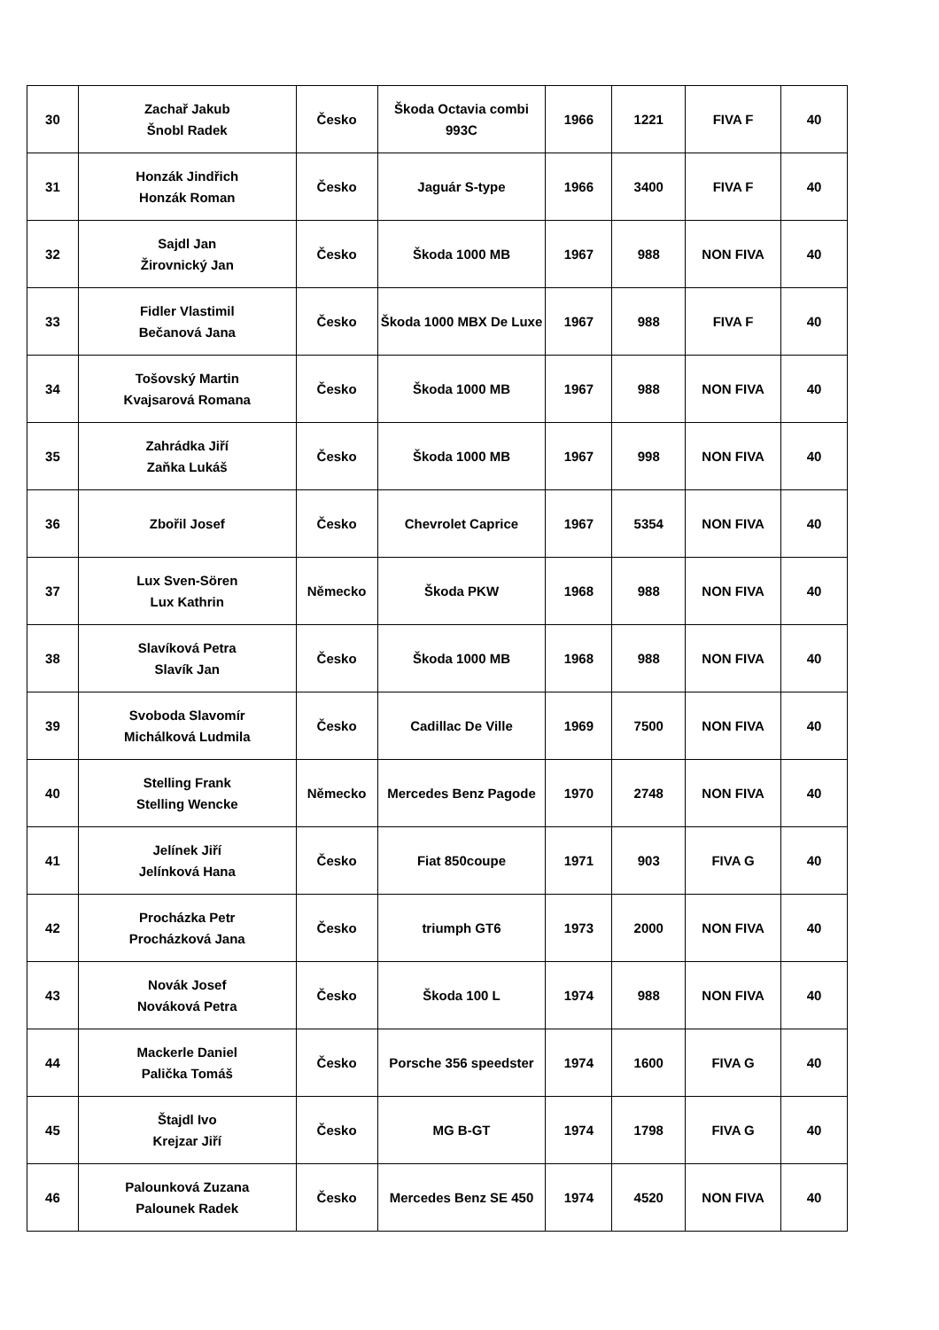| 30 | Zachař Jakub Šnobl Radek | Česko | Škoda Octavia combi 993C | 1966 | 1221 | FIVA F | 40 |
| 31 | Honzák Jindřich Honzák Roman | Česko | Jaguár S-type | 1966 | 3400 | FIVA F | 40 |
| 32 | Sajdl Jan Žirovnický Jan | Česko | Škoda 1000 MB | 1967 | 988 | NON FIVA | 40 |
| 33 | Fidler Vlastimil Bečanová Jana | Česko | Škoda 1000 MBX De Luxe | 1967 | 988 | FIVA F | 40 |
| 34 | Tošovský Martin Kvajsarová Romana | Česko | Škoda 1000 MB | 1967 | 988 | NON FIVA | 40 |
| 35 | Zahrádka Jiří Zaňka Lukáš | Česko | Škoda 1000 MB | 1967 | 998 | NON FIVA | 40 |
| 36 | Zbořil Josef | Česko | Chevrolet Caprice | 1967 | 5354 | NON FIVA | 40 |
| 37 | Lux Sven-Sören Lux Kathrin | Německo | Škoda PKW | 1968 | 988 | NON FIVA | 40 |
| 38 | Slavíková Petra Slavík Jan | Česko | Škoda 1000 MB | 1968 | 988 | NON FIVA | 40 |
| 39 | Svoboda Slavomír Michálková Ludmila | Česko | Cadillac De Ville | 1969 | 7500 | NON FIVA | 40 |
| 40 | Stelling Frank Stelling Wencke | Německo | Mercedes Benz Pagode | 1970 | 2748 | NON FIVA | 40 |
| 41 | Jelínek Jiří Jelínková Hana | Česko | Fiat 850coupe | 1971 | 903 | FIVA G | 40 |
| 42 | Procházka Petr Procházková Jana | Česko | triumph GT6 | 1973 | 2000 | NON FIVA | 40 |
| 43 | Novák Josef Nováková Petra | Česko | Škoda 100 L | 1974 | 988 | NON FIVA | 40 |
| 44 | Mackerle Daniel Palička Tomáš | Česko | Porsche 356 speedster | 1974 | 1600 | FIVA G | 40 |
| 45 | Štajdl Ivo Krejzar Jiří | Česko | MG B-GT | 1974 | 1798 | FIVA G | 40 |
| 46 | Palounková Zuzana Palounek Radek | Česko | Mercedes Benz SE 450 | 1974 | 4520 | NON FIVA | 40 |